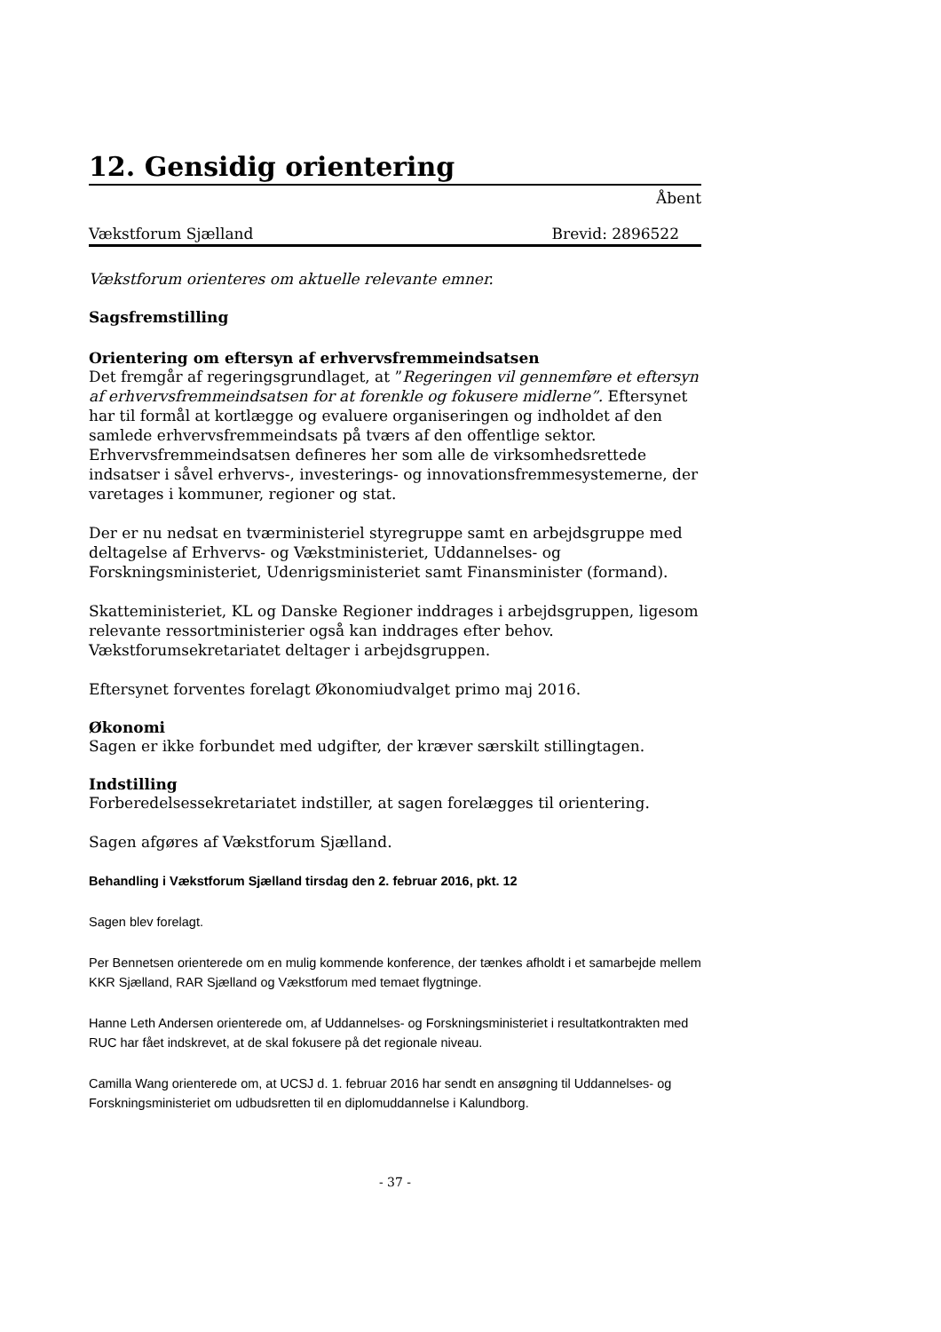12. Gensidig orientering
Åbent
Vækstforum Sjælland Brevid: 2896522
Vækstforum orienteres om aktuelle relevante emner.
Sagsfremstilling
Orientering om eftersyn af erhvervsfremmeindsatsen
Det fremgår af regeringsgrundlaget, at ”Regeringen vil gennemføre et eftersyn af erhvervsfremmeindsatsen for at forenkle og fokusere midlerne”. Eftersynet har til formål at kortlægge og evaluere organiseringen og indholdet af den samlede erhvervsfremmeindsats på tværs af den offentlige sektor. Erhvervsfremmeindsatsen defineres her som alle de virksomhedsrettede indsatser i såvel erhvervs-, investerings- og innovationsfremmesystemerne, der varetages i kommuner, regioner og stat.
Der er nu nedsat en tværministeriel styregruppe samt en arbejdsgruppe med deltagelse af Erhvervs- og Vækstministeriet, Uddannelses- og Forskningsministeriet, Udenrigsministeriet samt Finansminister (formand).
Skatteministeriet, KL og Danske Regioner inddrages i arbejdsgruppen, ligesom relevante ressortministerier også kan inddrages efter behov. Vækstforumsekretariatet deltager i arbejdsgruppen.
Eftersynet forventes forelagt Økonomiudvalget primo maj 2016.
Økonomi
Sagen er ikke forbundet med udgifter, der kræver særskilt stillingtagen.
Indstilling
Forberedelsessekretariatet indstiller, at sagen forelægges til orientering.
Sagen afgøres af Vækstforum Sjælland.
Behandling i Vækstforum Sjælland tirsdag den 2. februar 2016, pkt. 12
Sagen blev forelagt.
Per Bennetsen orienterede om en mulig kommende konference, der tænkes afholdt i et samarbejde mellem KKR Sjælland, RAR Sjælland og Vækstforum med temaet flygtninge.
Hanne Leth Andersen orienterede om, af Uddannelses- og Forskningsministeriet i resultatkontrakten med RUC har fået indskrevet, at de skal fokusere på det regionale niveau.
Camilla Wang orienterede om, at UCSJ d. 1. februar 2016 har sendt en ansøgning til Uddannelses- og Forskningsministeriet om udbudsretten til en diplomuddannelse i Kalundborg.
- 37 -